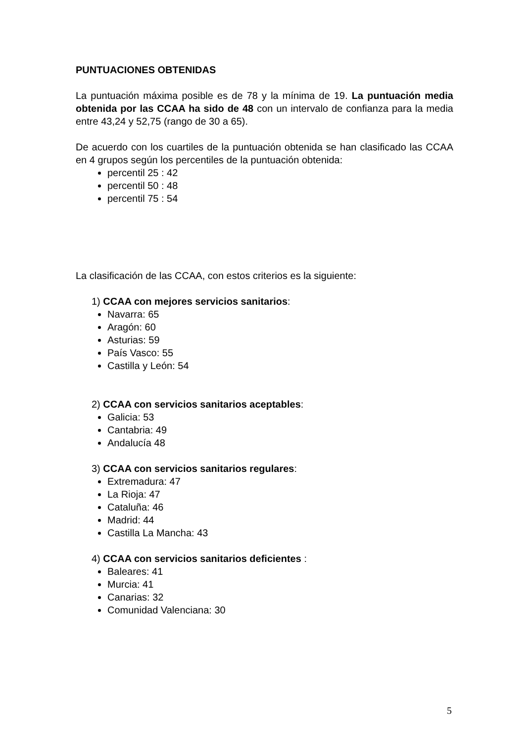PUNTUACIONES OBTENIDAS
La puntuación máxima posible es de 78 y la mínima de 19. La puntuación media obtenida por las CCAA ha sido de 48 con un intervalo de confianza para la media entre 43,24 y 52,75 (rango de 30 a 65).
De acuerdo con los cuartiles de la puntuación obtenida se han clasificado las CCAA en 4 grupos según los percentiles de la puntuación obtenida:
percentil 25 : 42
percentil 50 : 48
percentil 75 : 54
La clasificación de las CCAA, con estos criterios es la siguiente:
1) CCAA con mejores servicios sanitarios:
Navarra: 65
Aragón: 60
Asturias: 59
País Vasco: 55
Castilla y León: 54
2) CCAA con servicios sanitarios aceptables:
Galicia: 53
Cantabria: 49
Andalucía 48
3) CCAA con servicios sanitarios regulares:
Extremadura: 47
La Rioja: 47
Cataluña: 46
Madrid: 44
Castilla La Mancha: 43
4) CCAA con servicios sanitarios deficientes :
Baleares: 41
Murcia: 41
Canarias: 32
Comunidad Valenciana: 30
5